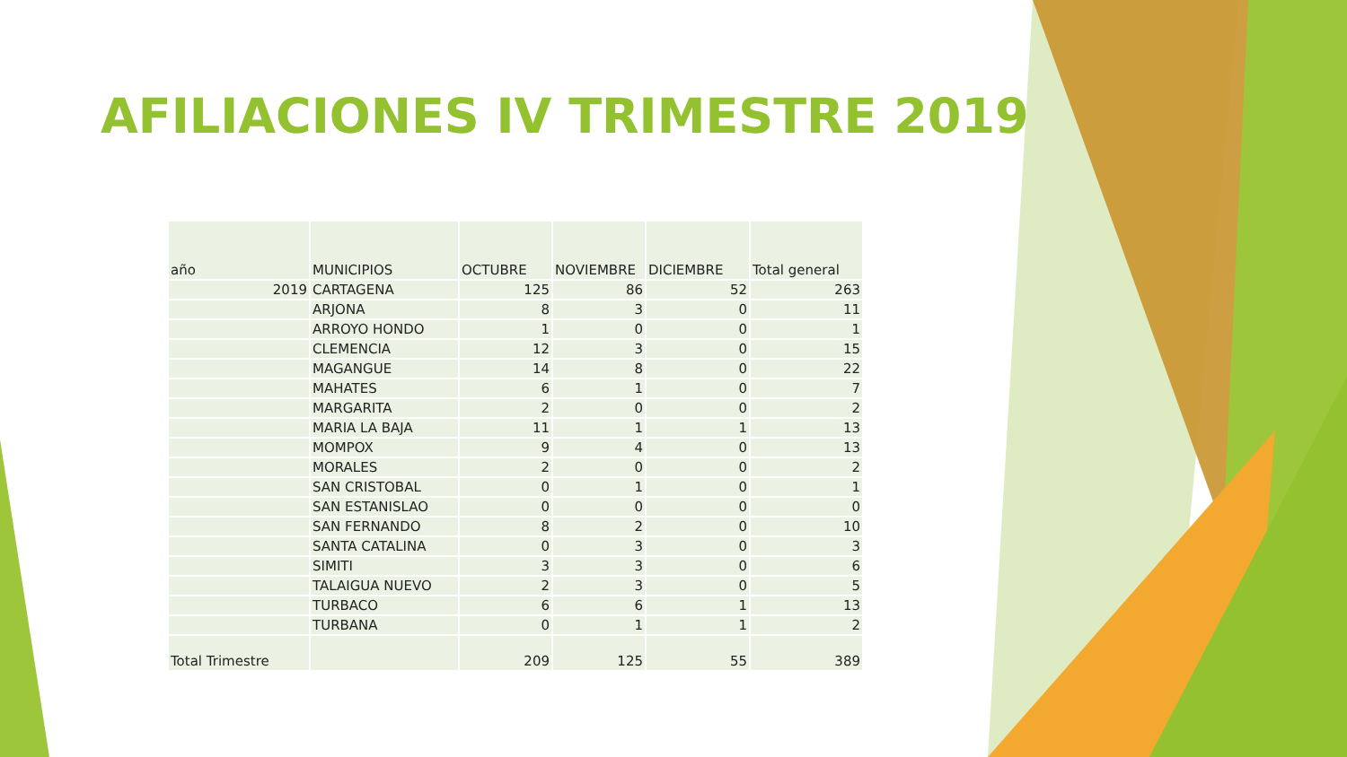AFILIACIONES IV TRIMESTRE 2019
| año | MUNICIPIOS | OCTUBRE | NOVIEMBRE | DICIEMBRE | Total general |
| --- | --- | --- | --- | --- | --- |
| 2019 | CARTAGENA | 125 | 86 | 52 | 263 |
| | ARJONA | 8 | 3 | 0 | 11 |
| | ARROYO HONDO | 1 | 0 | 0 | 1 |
| | CLEMENCIA | 12 | 3 | 0 | 15 |
| | MAGANGUE | 14 | 8 | 0 | 22 |
| | MAHATES | 6 | 1 | 0 | 7 |
| | MARGARITA | 2 | 0 | 0 | 2 |
| | MARIA LA BAJA | 11 | 1 | 1 | 13 |
| | MOMPOX | 9 | 4 | 0 | 13 |
| | MORALES | 2 | 0 | 0 | 2 |
| | SAN CRISTOBAL | 0 | 1 | 0 | 1 |
| | SAN ESTANISLAO | 0 | 0 | 0 | 0 |
| | SAN FERNANDO | 8 | 2 | 0 | 10 |
| | SANTA CATALINA | 0 | 3 | 0 | 3 |
| | SIMITI | 3 | 3 | 0 | 6 |
| | TALAIGUA NUEVO | 2 | 3 | 0 | 5 |
| | TURBACO | 6 | 6 | 1 | 13 |
| | TURBANA | 0 | 1 | 1 | 2 |
| Total Trimestre | | 209 | 125 | 55 | 389 |